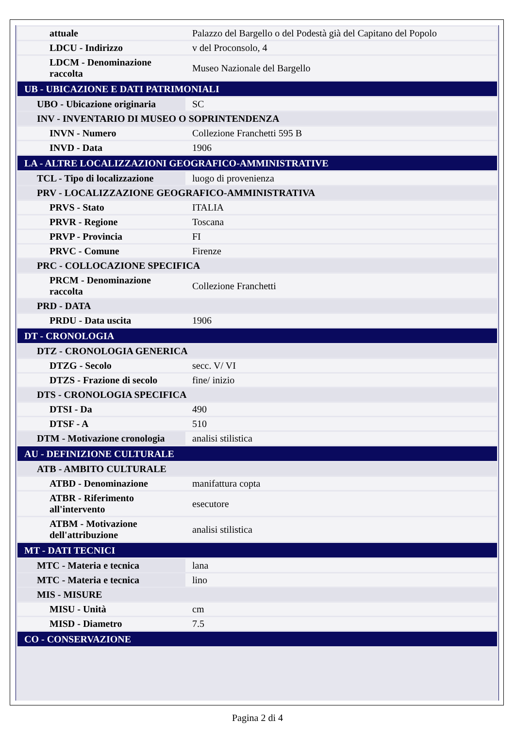| attuale | Palazzo del Bargello o del Podestà già del Capitano del Popolo |
| LDCU - Indirizzo | v del Proconsolo, 4 |
| LDCM - Denominazione raccolta | Museo Nazionale del Bargello |
| UB - UBICAZIONE E DATI PATRIMONIALI | |
| UBO - Ubicazione originaria | SC |
| INV - INVENTARIO DI MUSEO O SOPRINTENDENZA | |
| INVN - Numero | Collezione Franchetti 595 B |
| INVD - Data | 1906 |
| LA - ALTRE LOCALIZZAZIONI GEOGRAFICO-AMMINISTRATIVE | |
| TCL - Tipo di localizzazione | luogo di provenienza |
| PRV - LOCALIZZAZIONE GEOGRAFICO-AMMINISTRATIVA | |
| PRVS - Stato | ITALIA |
| PRVR - Regione | Toscana |
| PRVP - Provincia | FI |
| PRVC - Comune | Firenze |
| PRC - COLLOCAZIONE SPECIFICA | |
| PRCM - Denominazione raccolta | Collezione Franchetti |
| PRD - DATA | |
| PRDU - Data uscita | 1906 |
| DT - CRONOLOGIA | |
| DTZ - CRONOLOGIA GENERICA | |
| DTZG - Secolo | secc. V/ VI |
| DTZS - Frazione di secolo | fine/ inizio |
| DTS - CRONOLOGIA SPECIFICA | |
| DTSI - Da | 490 |
| DTSF - A | 510 |
| DTM - Motivazione cronologia | analisi stilistica |
| AU - DEFINIZIONE CULTURALE | |
| ATB - AMBITO CULTURALE | |
| ATBD - Denominazione | manifattura copta |
| ATBR - Riferimento all'intervento | esecutore |
| ATBM - Motivazione dell'attribuzione | analisi stilistica |
| MT - DATI TECNICI | |
| MTC - Materia e tecnica | lana |
| MTC - Materia e tecnica | lino |
| MIS - MISURE | |
| MISU - Unità | cm |
| MISD - Diametro | 7.5 |
| CO - CONSERVAZIONE | |
Pagina 2 di 4